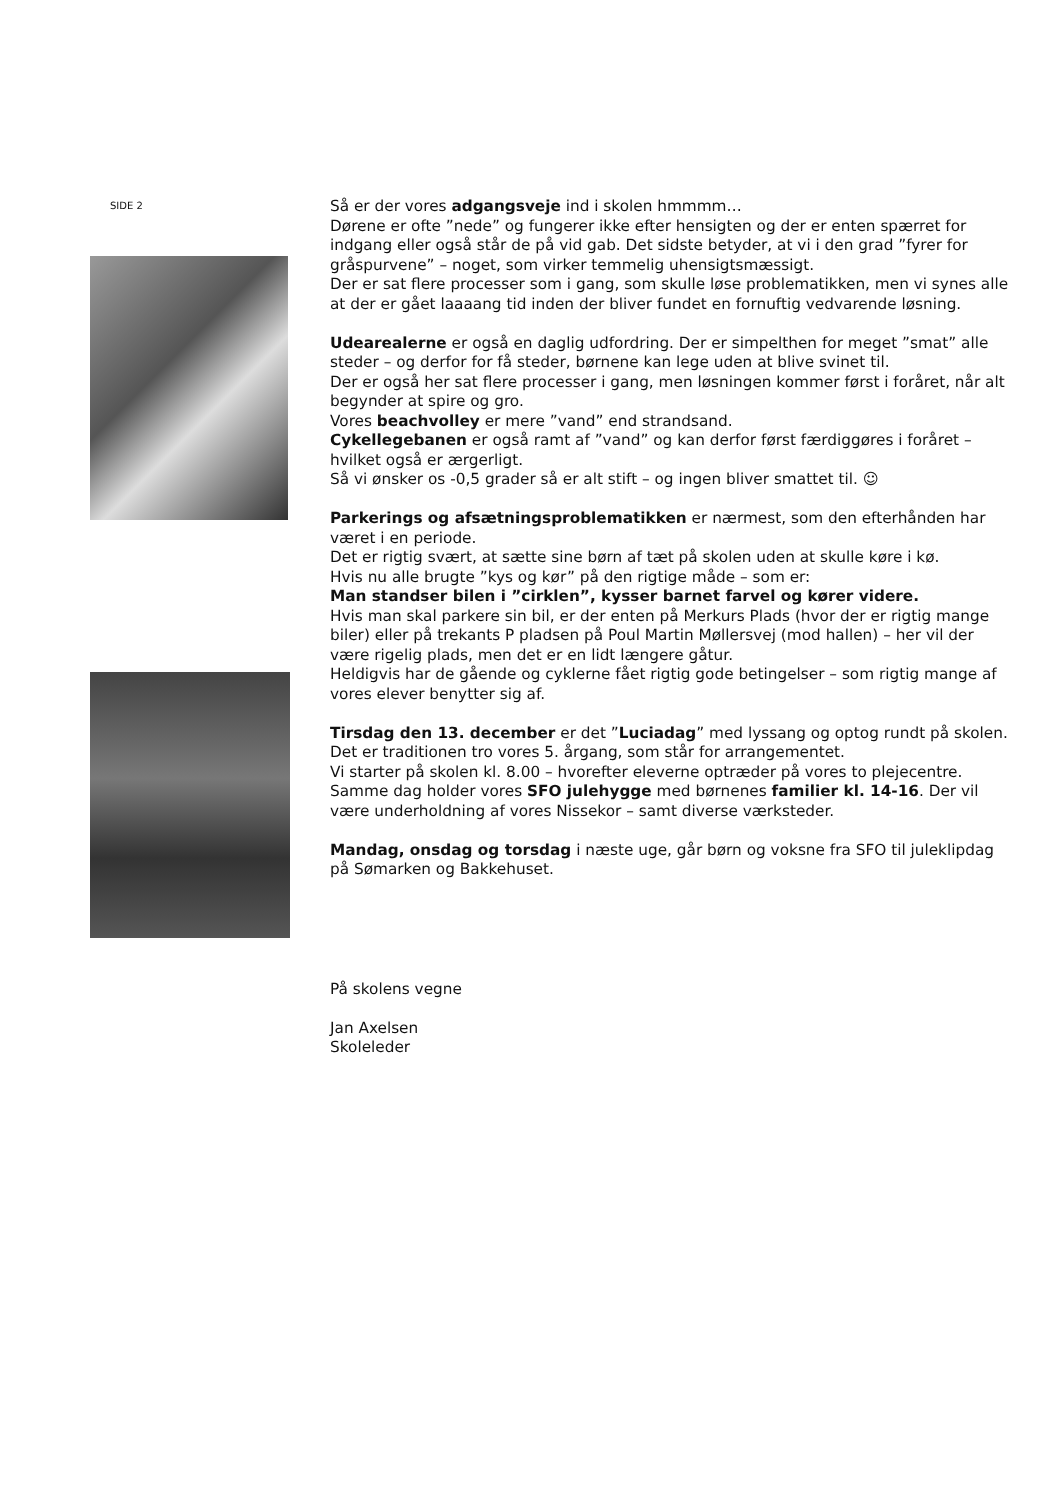SIDE 2
Så er der vores adgangsveje ind i skolen hmmmm…
Dørene er ofte ”nede” og fungerer ikke efter hensigten og der er enten spærret for indgang eller også står de på vid gab. Det sidste betyder, at vi i den grad ”fyrer for gråspurvene” – noget, som virker temmelig uhensigtsmæssigt.
Der er sat flere processer som i gang, som skulle løse problematikken, men vi synes alle at der er gået laaaang tid inden der bliver fundet en fornuftig vedvarende løsning.
Udearealerne er også en daglig udfordring. Der er simpelthen for meget ”smat” alle steder – og derfor for få steder, børnene kan lege uden at blive svinet til.
Der er også her sat flere processer i gang, men løsningen kommer først i foråret, når alt begynder at spire og gro.
Vores beachvolley er mere ”vand” end strandsand.
Cykellegebanen er også ramt af ”vand” og kan derfor først færdiggøres i foråret – hvilket også er ærgerligt.
Så vi ønsker os -0,5 grader så er alt stift – og ingen bliver smattet til. ☺
Parkerings og afsætningsproblematikken er nærmest, som den efterhånden har været i en periode.
Det er rigtig svært, at sætte sine børn af tæt på skolen uden at skulle køre i kø.
Hvis nu alle brugte ”kys og kør” på den rigtige måde – som er:
Man standser bilen i ”cirklen”, kysser barnet farvel og kører videre.
Hvis man skal parkere sin bil, er der enten på Merkurs Plads (hvor der er rigtig mange biler) eller på trekants P pladsen på Poul Martin Møllersvej (mod hallen) – her vil der være rigelig plads, men det er en lidt længere gåtur.
Heldigvis har de gående og cyklerne fået rigtig gode betingelser – som rigtig mange af vores elever benytter sig af.
Tirsdag den 13. december er det ”Luciadag” med lyssang og optog rundt på skolen. Det er traditionen tro vores 5. årgang, som står for arrangementet.
Vi starter på skolen kl. 8.00 – hvorefter eleverne optræder på vores to plejecentre.
Samme dag holder vores SFO julehygge med børnenes familier kl. 14-16. Der vil være underholdning af vores Nissekor – samt diverse værksteder.
Mandag, onsdag og torsdag i næste uge, går børn og voksne fra SFO til juleklipdag på Sømarken og Bakkehuset.
På skolens vegne
Jan Axelsen
Skoleleder